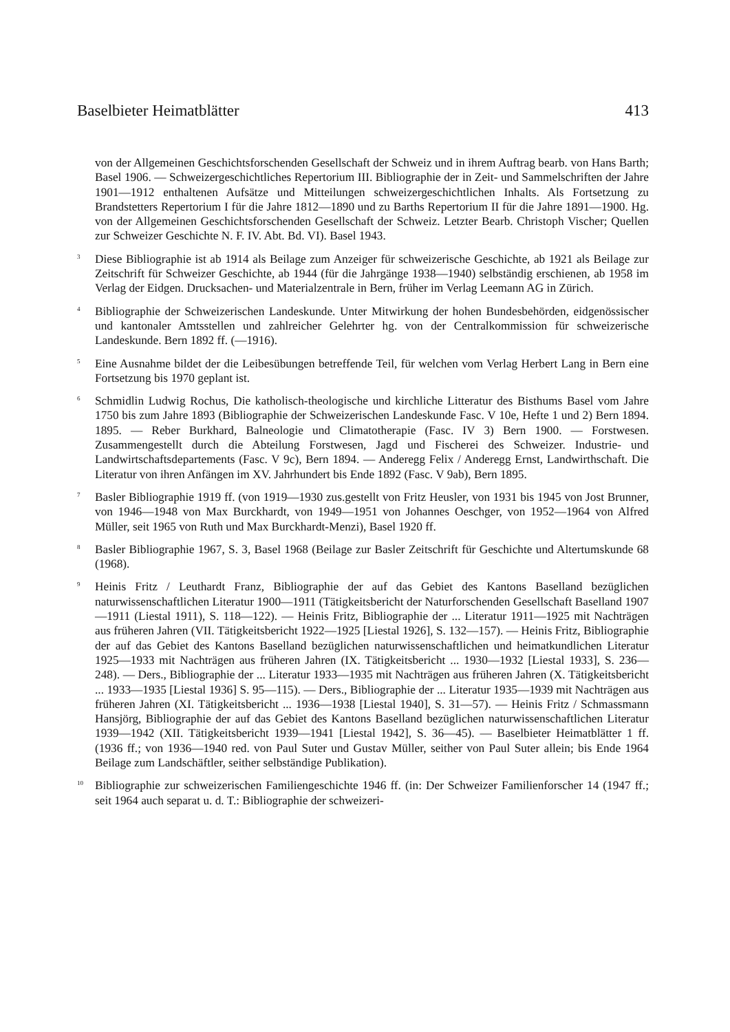Baselbieter Heimatblätter 413
von der Allgemeinen Geschichtsforschenden Gesellschaft der Schweiz und in ihrem Auftrag bearb. von Hans Barth; Basel 1906. — Schweizergeschichtliches Repertorium III. Bibliographie der in Zeit- und Sammelschriften der Jahre 1901—1912 enthaltenen Aufsätze und Mitteilungen schweizergeschichtlichen Inhalts. Als Fortsetzung zu Brandstetters Repertorium I für die Jahre 1812—1890 und zu Barths Repertorium II für die Jahre 1891—1900. Hg. von der Allgemeinen Geschichtsforschenden Gesellschaft der Schweiz. Letzter Bearb. Christoph Vischer; Quellen zur Schweizer Geschichte N. F. IV. Abt. Bd. VI). Basel 1943.
<sup>3</sup> Diese Bibliographie ist ab 1914 als Beilage zum Anzeiger für schweizerische Geschichte, ab 1921 als Beilage zur Zeitschrift für Schweizer Geschichte, ab 1944 (für die Jahrgänge 1938—1940) selbständig erschienen, ab 1958 im Verlag der Eidgen. Drucksachen- und Materialzentrale in Bern, früher im Verlag Leemann AG in Zürich.
<sup>4</sup> Bibliographie der Schweizerischen Landeskunde. Unter Mitwirkung der hohen Bundesbehörden, eidgenössischer und kantonaler Amtsstellen und zahlreicher Gelehrter hg. von der Centralkommission für schweizerische Landeskunde. Bern 1892 ff. (—1916).
<sup>5</sup> Eine Ausnahme bildet der die Leibesübungen betreffende Teil, für welchen vom Verlag Herbert Lang in Bern eine Fortsetzung bis 1970 geplant ist.
<sup>6</sup> Schmidlin Ludwig Rochus, Die katholisch-theologische und kirchliche Litteratur des Bisthums Basel vom Jahre 1750 bis zum Jahre 1893 (Bibliographie der Schweizerischen Landeskunde Fasc. V 10e, Hefte 1 und 2) Bern 1894. 1895. — Reber Burkhard, Balneologie und Climatotherapie (Fasc. IV 3) Bern 1900. — Forstwesen. Zusammengestellt durch die Abteilung Forstwesen, Jagd und Fischerei des Schweizer. Industrie- und Landwirtschaftsdepartements (Fasc. V 9c), Bern 1894. — Anderegg Felix / Anderegg Ernst, Landwirthschaft. Die Literatur von ihren Anfängen im XV. Jahrhundert bis Ende 1892 (Fasc. V 9ab), Bern 1895.
<sup>7</sup> Basler Bibliographie 1919 ff. (von 1919—1930 zus.gestellt von Fritz Heusler, von 1931 bis 1945 von Jost Brunner, von 1946—1948 von Max Burckhardt, von 1949—1951 von Johannes Oeschger, von 1952—1964 von Alfred Müller, seit 1965 von Ruth und Max Burckhardt-Menzi), Basel 1920 ff.
<sup>8</sup> Basler Bibliographie 1967, S. 3, Basel 1968 (Beilage zur Basler Zeitschrift für Geschichte und Altertumskunde 68 (1968).
<sup>9</sup> Heinis Fritz / Leuthardt Franz, Bibliographie der auf das Gebiet des Kantons Baselland bezüglichen naturwissenschaftlichen Literatur 1900—1911 (Tätigkeitsbericht der Naturforschenden Gesellschaft Baselland 1907—1911 (Liestal 1911), S. 118—122). — Heinis Fritz, Bibliographie der ... Literatur 1911—1925 mit Nachträgen aus früheren Jahren (VII. Tätigkeitsbericht 1922—1925 [Liestal 1926], S. 132—157). — Heinis Fritz, Bibliographie der auf das Gebiet des Kantons Baselland bezüglichen naturwissenschaftlichen und heimatkundlichen Literatur 1925—1933 mit Nachträgen aus früheren Jahren (IX. Tätigkeitsbericht ... 1930—1932 [Liestal 1933], S. 236—248). — Ders., Bibliographie der ... Literatur 1933—1935 mit Nachträgen aus früheren Jahren (X. Tätigkeitsbericht ... 1933—1935 [Liestal 1936] S. 95—115). — Ders., Bibliographie der ... Literatur 1935—1939 mit Nachträgen aus früheren Jahren (XI. Tätigkeitsbericht ... 1936—1938 [Liestal 1940], S. 31—57). — Heinis Fritz / Schmassmann Hansjörg, Bibliographie der auf das Gebiet des Kantons Baselland bezüglichen naturwissenschaftlichen Literatur 1939—1942 (XII. Tätigkeitsbericht 1939—1941 [Liestal 1942], S. 36—45). — Baselbieter Heimatblätter 1 ff. (1936 ff.; von 1936—1940 red. von Paul Suter und Gustav Müller, seither von Paul Suter allein; bis Ende 1964 Beilage zum Landschäftler, seither selbständige Publikation).
<sup>10</sup> Bibliographie zur schweizerischen Familiengeschichte 1946 ff. (in: Der Schweizer Familienforscher 14 (1947 ff.; seit 1964 auch separat u. d. T.: Bibliographie der schweizeri-